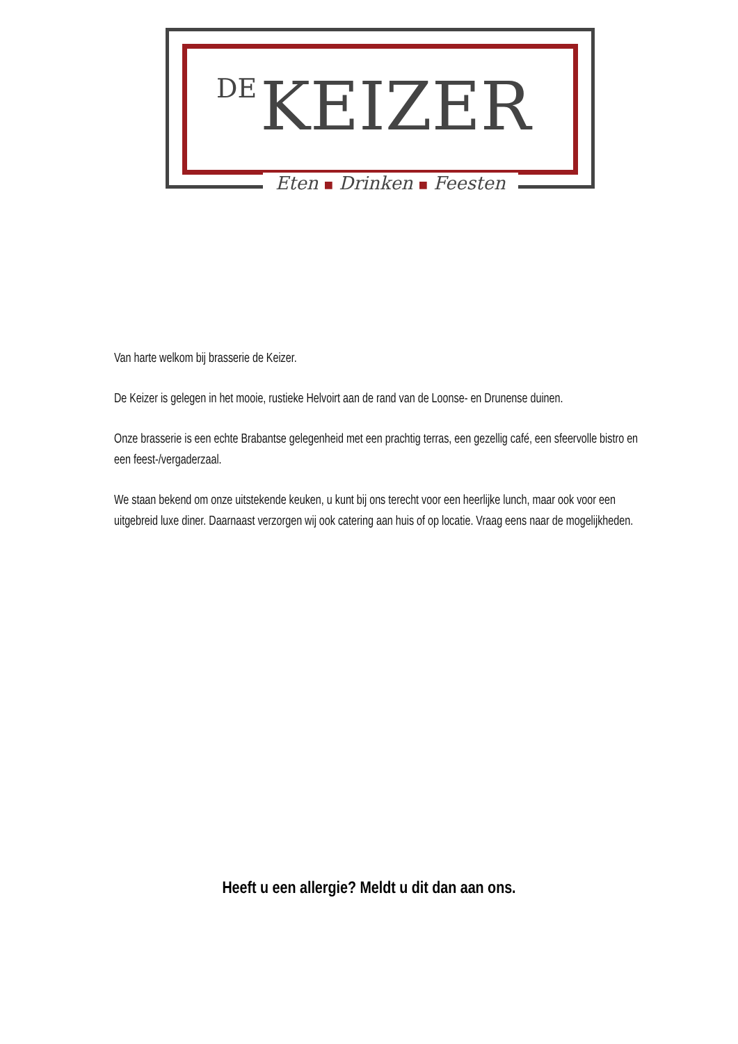DE KEIZER
Eten ■ Drinken ■ Feesten
Van harte welkom bij brasserie de Keizer.
De Keizer is gelegen in het mooie, rustieke Helvoirt aan de rand van de Loonse- en Drunense duinen.
Onze brasserie is een echte Brabantse gelegenheid met een prachtig terras, een gezellig café, een sfeervolle bistro en een feest-/vergaderzaal.
We staan bekend om onze uitstekende keuken, u kunt bij ons terecht voor een heerlijke lunch, maar ook voor een uitgebreid luxe diner. Daarnaast verzorgen wij ook catering aan huis of op locatie. Vraag eens naar de mogelijkheden.
Heeft u een allergie? Meldt u dit dan aan ons.